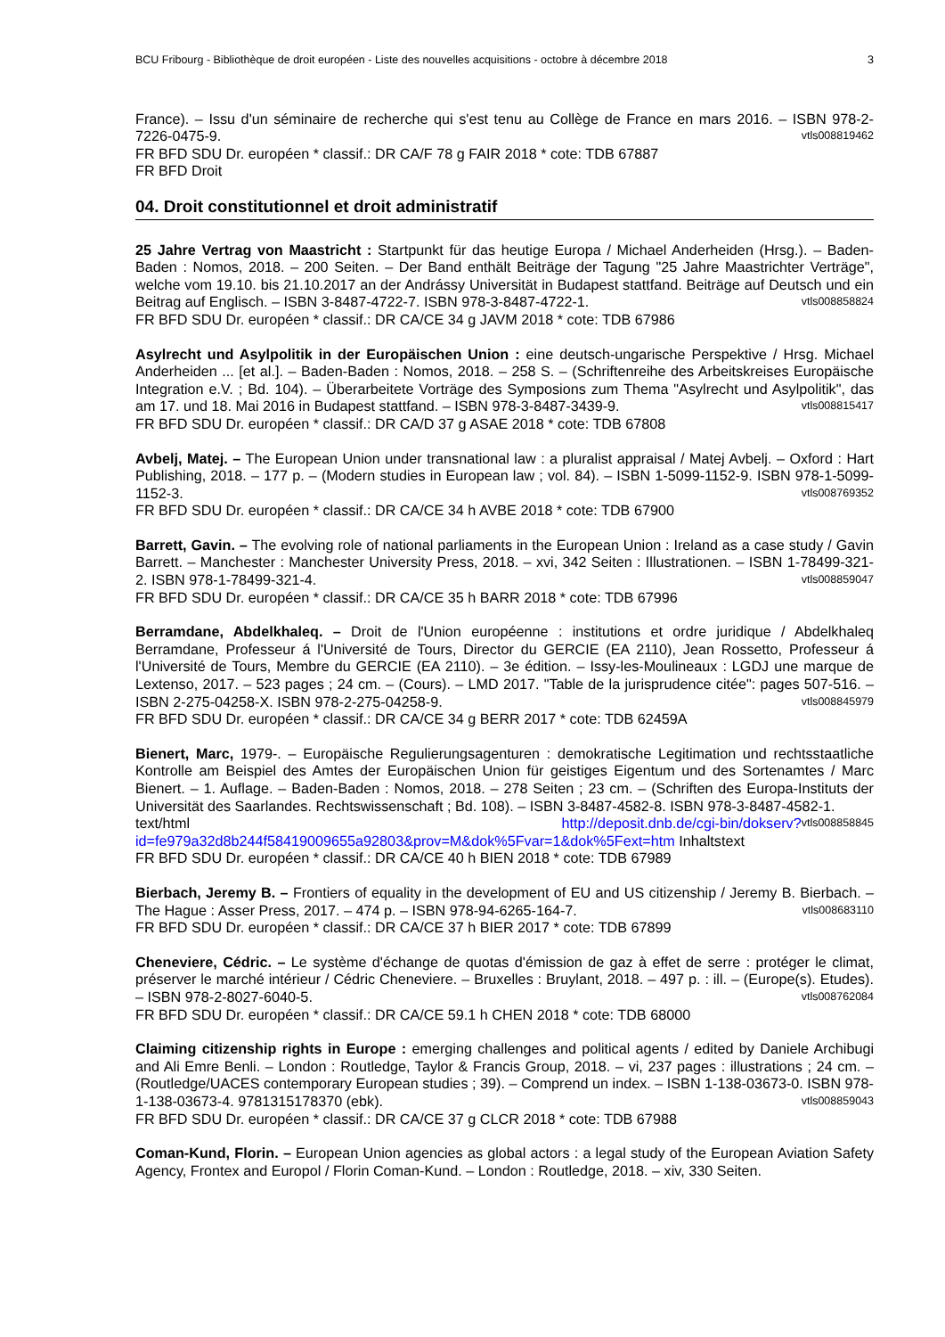BCU Fribourg - Bibliothèque de droit européen - Liste des nouvelles acquisitions - octobre à décembre 2018 3
France). – Issu d'un séminaire de recherche qui s'est tenu au Collège de France en mars 2016. – ISBN 978-2-7226-0475-9. vtls008819462
FR BFD SDU Dr. européen * classif.: DR CA/F 78 g FAIR 2018 * cote: TDB 67887
FR BFD Droit
04. Droit constitutionnel et droit administratif
25 Jahre Vertrag von Maastricht : Startpunkt für das heutige Europa / Michael Anderheiden (Hrsg.). – Baden-Baden : Nomos, 2018. – 200 Seiten. – Der Band enthält Beiträge der Tagung "25 Jahre Maastrichter Verträge", welche vom 19.10. bis 21.10.2017 an der Andrássy Universität in Budapest stattfand. Beiträge auf Deutsch und ein Beitrag auf Englisch. – ISBN 3-8487-4722-7. ISBN 978-3-8487-4722-1. vtls008858824
FR BFD SDU Dr. européen * classif.: DR CA/CE 34 g JAVM 2018 * cote: TDB 67986
Asylrecht und Asylpolitik in der Europäischen Union : eine deutsch-ungarische Perspektive / Hrsg. Michael Anderheiden ... [et al.]. – Baden-Baden : Nomos, 2018. – 258 S. – (Schriftenreihe des Arbeitskreises Europäische Integration e.V. ; Bd. 104). – Überarbeitete Vorträge des Symposions zum Thema "Asylrecht und Asylpolitik", das am 17. und 18. Mai 2016 in Budapest stattfand. – ISBN 978-3-8487-3439-9. vtls008815417
FR BFD SDU Dr. européen * classif.: DR CA/D 37 g ASAE 2018 * cote: TDB 67808
Avbelj, Matej. – The European Union under transnational law : a pluralist appraisal / Matej Avbelj. – Oxford : Hart Publishing, 2018. – 177 p. – (Modern studies in European law ; vol. 84). – ISBN 1-5099-1152-9. ISBN 978-1-5099-1152-3. vtls008769352
FR BFD SDU Dr. européen * classif.: DR CA/CE 34 h AVBE 2018 * cote: TDB 67900
Barrett, Gavin. – The evolving role of national parliaments in the European Union : Ireland as a case study / Gavin Barrett. – Manchester : Manchester University Press, 2018. – xvi, 342 Seiten : Illustrationen. – ISBN 1-78499-321-2. ISBN 978-1-78499-321-4. vtls008859047
FR BFD SDU Dr. européen * classif.: DR CA/CE 35 h BARR 2018 * cote: TDB 67996
Berramdane, Abdelkhaleq. – Droit de l'Union européenne : institutions et ordre juridique / Abdelkhaleq Berramdane, Professeur á l'Université de Tours, Director du GERCIE (EA 2110), Jean Rossetto, Professeur á l'Université de Tours, Membre du GERCIE (EA 2110). – 3e édition. – Issy-les-Moulineaux : LGDJ une marque de Lextenso, 2017. – 523 pages ; 24 cm. – (Cours). – LMD 2017. "Table de la jurisprudence citée": pages 507-516. – ISBN 2-275-04258-X. ISBN 978-2-275-04258-9. vtls008845979
FR BFD SDU Dr. européen * classif.: DR CA/CE 34 g BERR 2017 * cote: TDB 62459A
Bienert, Marc, 1979-. – Europäische Regulierungsagenturen : demokratische Legitimation und rechtsstaatliche Kontrolle am Beispiel des Amtes der Europäischen Union für geistiges Eigentum und des Sortenamtes / Marc Bienert. – 1. Auflage. – Baden-Baden : Nomos, 2018. – 278 Seiten ; 23 cm. – (Schriften des Europa-Instituts der Universität des Saarlandes. Rechtswissenschaft ; Bd. 108). – ISBN 3-8487-4582-8. ISBN 978-3-8487-4582-1. vtls008858845
text/html http://deposit.dnb.de/cgi-bin/dokserv?id=fe979a32d8b244f58419009655a92803&prov=M&dok%5Fvar=1&dok%5Fext=htm Inhaltstext
FR BFD SDU Dr. européen * classif.: DR CA/CE 40 h BIEN 2018 * cote: TDB 67989
Bierbach, Jeremy B. – Frontiers of equality in the development of EU and US citizenship / Jeremy B. Bierbach. – The Hague : Asser Press, 2017. – 474 p. – ISBN 978-94-6265-164-7. vtls008683110
FR BFD SDU Dr. européen * classif.: DR CA/CE 37 h BIER 2017 * cote: TDB 67899
Cheneviere, Cédric. – Le système d'échange de quotas d'émission de gaz à effet de serre : protéger le climat, préserver le marché intérieur / Cédric Cheneviere. – Bruxelles : Bruylant, 2018. – 497 p. : ill. – (Europe(s). Etudes). – ISBN 978-2-8027-6040-5. vtls008762084
FR BFD SDU Dr. européen * classif.: DR CA/CE 59.1 h CHEN 2018 * cote: TDB 68000
Claiming citizenship rights in Europe : emerging challenges and political agents / edited by Daniele Archibugi and Ali Emre Benli. – London : Routledge, Taylor & Francis Group, 2018. – vi, 237 pages : illustrations ; 24 cm. – (Routledge/UACES contemporary European studies ; 39). – Comprend un index. – ISBN 1-138-03673-0. ISBN 978-1-138-03673-4. 9781315178370 (ebk). vtls008859043
FR BFD SDU Dr. européen * classif.: DR CA/CE 37 g CLCR 2018 * cote: TDB 67988
Coman-Kund, Florin. – European Union agencies as global actors : a legal study of the European Aviation Safety Agency, Frontex and Europol / Florin Coman-Kund. – London : Routledge, 2018. – xiv, 330 Seiten.